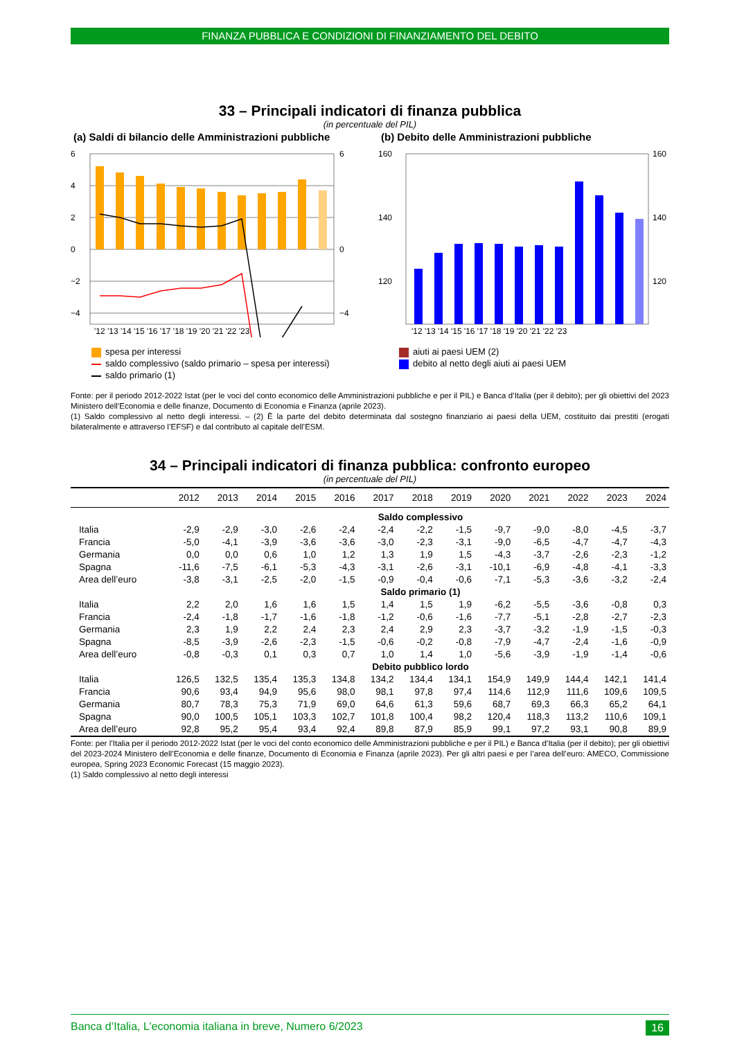FINANZA PUBBLICA E CONDIZIONI DI FINANZIAMENTO DEL DEBITO
33 – Principali indicatori di finanza pubblica
(in percentuale del PIL)
(a) Saldi di bilancio delle Amministrazioni pubbliche
6
4
2
0
−2
−4
6
0
−4
'12 '13 '14 '15 '16 '17 '18 '19 '20 '21 '22 '23
spesa per interessi
saldo complessivo (saldo primario – spesa per interessi)
saldo primario (1)
(b) Debito delle Amministrazioni pubbliche
160
140
120
160
140
120
'12 '13 '14 '15 '16 '17 '18 '19 '20 '21 '22 '23
aiuti ai paesi UEM (2)
debito al netto degli aiuti ai paesi UEM
Fonte: per il periodo 2012-2022 Istat (per le voci del conto economico delle Amministrazioni pubbliche e per il PIL) e Banca d’Italia (per il debito); per gli obiettivi del 2023 Ministero dell’Economia e delle finanze, Documento di Economia e Finanza (aprile 2023).
(1) Saldo complessivo al netto degli interessi. – (2) È la parte del debito determinata dal sostegno finanziario ai paesi della UEM, costituito dai prestiti (erogati bilateralmente e attraverso l’EFSF) e dal contributo al capitale dell’ESM.
34 – Principali indicatori di finanza pubblica: confronto europeo
(in percentuale del PIL)
| | 2012 | 2013 | 2014 | 2015 | 2016 | 2017 | 2018 | 2019 | 2020 | 2021 | 2022 | 2023 | 2024 |
| --- | --- | --- | --- | --- | --- | --- | --- | --- | --- | --- | --- | --- | --- |
| Saldo complessivo | | | | | | | | | | | | | |
| Italia | -2,9 | -2,9 | -3,0 | -2,6 | -2,4 | -2,4 | -2,2 | -1,5 | -9,7 | -9,0 | -8,0 | -4,5 | -3,7 |
| Francia | -5,0 | -4,1 | -3,9 | -3,6 | -3,6 | -3,0 | -2,3 | -3,1 | -9,0 | -6,5 | -4,7 | -4,7 | -4,3 |
| Germania | 0,0 | 0,0 | 0,6 | 1,0 | 1,2 | 1,3 | 1,9 | 1,5 | -4,3 | -3,7 | -2,6 | -2,3 | -1,2 |
| Spagna | -11,6 | -7,5 | -6,1 | -5,3 | -4,3 | -3,1 | -2,6 | -3,1 | -10,1 | -6,9 | -4,8 | -4,1 | -3,3 |
| Area dell’euro | -3,8 | -3,1 | -2,5 | -2,0 | -1,5 | -0,9 | -0,4 | -0,6 | -7,1 | -5,3 | -3,6 | -3,2 | -2,4 |
| Saldo primario (1) | | | | | | | | | | | | | |
| Italia | 2,2 | 2,0 | 1,6 | 1,6 | 1,5 | 1,4 | 1,5 | 1,9 | -6,2 | -5,5 | -3,6 | -0,8 | 0,3 |
| Francia | -2,4 | -1,8 | -1,7 | -1,6 | -1,8 | -1,2 | -0,6 | -1,6 | -7,7 | -5,1 | -2,8 | -2,7 | -2,3 |
| Germania | 2,3 | 1,9 | 2,2 | 2,4 | 2,3 | 2,4 | 2,9 | 2,3 | -3,7 | -3,2 | -1,9 | -1,5 | -0,3 |
| Spagna | -8,5 | -3,9 | -2,6 | -2,3 | -1,5 | -0,6 | -0,2 | -0,8 | -7,9 | -4,7 | -2,4 | -1,6 | -0,9 |
| Area dell’euro | -0,8 | -0,3 | 0,1 | 0,3 | 0,7 | 1,0 | 1,4 | 1,0 | -5,6 | -3,9 | -1,9 | -1,4 | -0,6 |
| Debito pubblico lordo | | | | | | | | | | | | | |
| Italia | 126,5 | 132,5 | 135,4 | 135,3 | 134,8 | 134,2 | 134,4 | 134,1 | 154,9 | 149,9 | 144,4 | 142,1 | 141,4 |
| Francia | 90,6 | 93,4 | 94,9 | 95,6 | 98,0 | 98,1 | 97,8 | 97,4 | 114,6 | 112,9 | 111,6 | 109,6 | 109,5 |
| Germania | 80,7 | 78,3 | 75,3 | 71,9 | 69,0 | 64,6 | 61,3 | 59,6 | 68,7 | 69,3 | 66,3 | 65,2 | 64,1 |
| Spagna | 90,0 | 100,5 | 105,1 | 103,3 | 102,7 | 101,8 | 100,4 | 98,2 | 120,4 | 118,3 | 113,2 | 110,6 | 109,1 |
| Area dell’euro | 92,8 | 95,2 | 95,4 | 93,4 | 92,4 | 89,8 | 87,9 | 85,9 | 99,1 | 97,2 | 93,1 | 90,8 | 89,9 |
Fonte: per l’Italia per il periodo 2012-2022 Istat (per le voci del conto economico delle Amministrazioni pubbliche e per il PIL) e Banca d’Italia (per il debito); per gli obiettivi del 2023-2024 Ministero dell’Economia e delle finanze, Documento di Economia e Finanza (aprile 2023). Per gli altri paesi e per l’area dell’euro: AMECO, Commissione europea, Spring 2023 Economic Forecast (15 maggio 2023).
(1) Saldo complessivo al netto degli interessi
Banca d’Italia, L’economia italiana in breve, Numero 6/2023 16